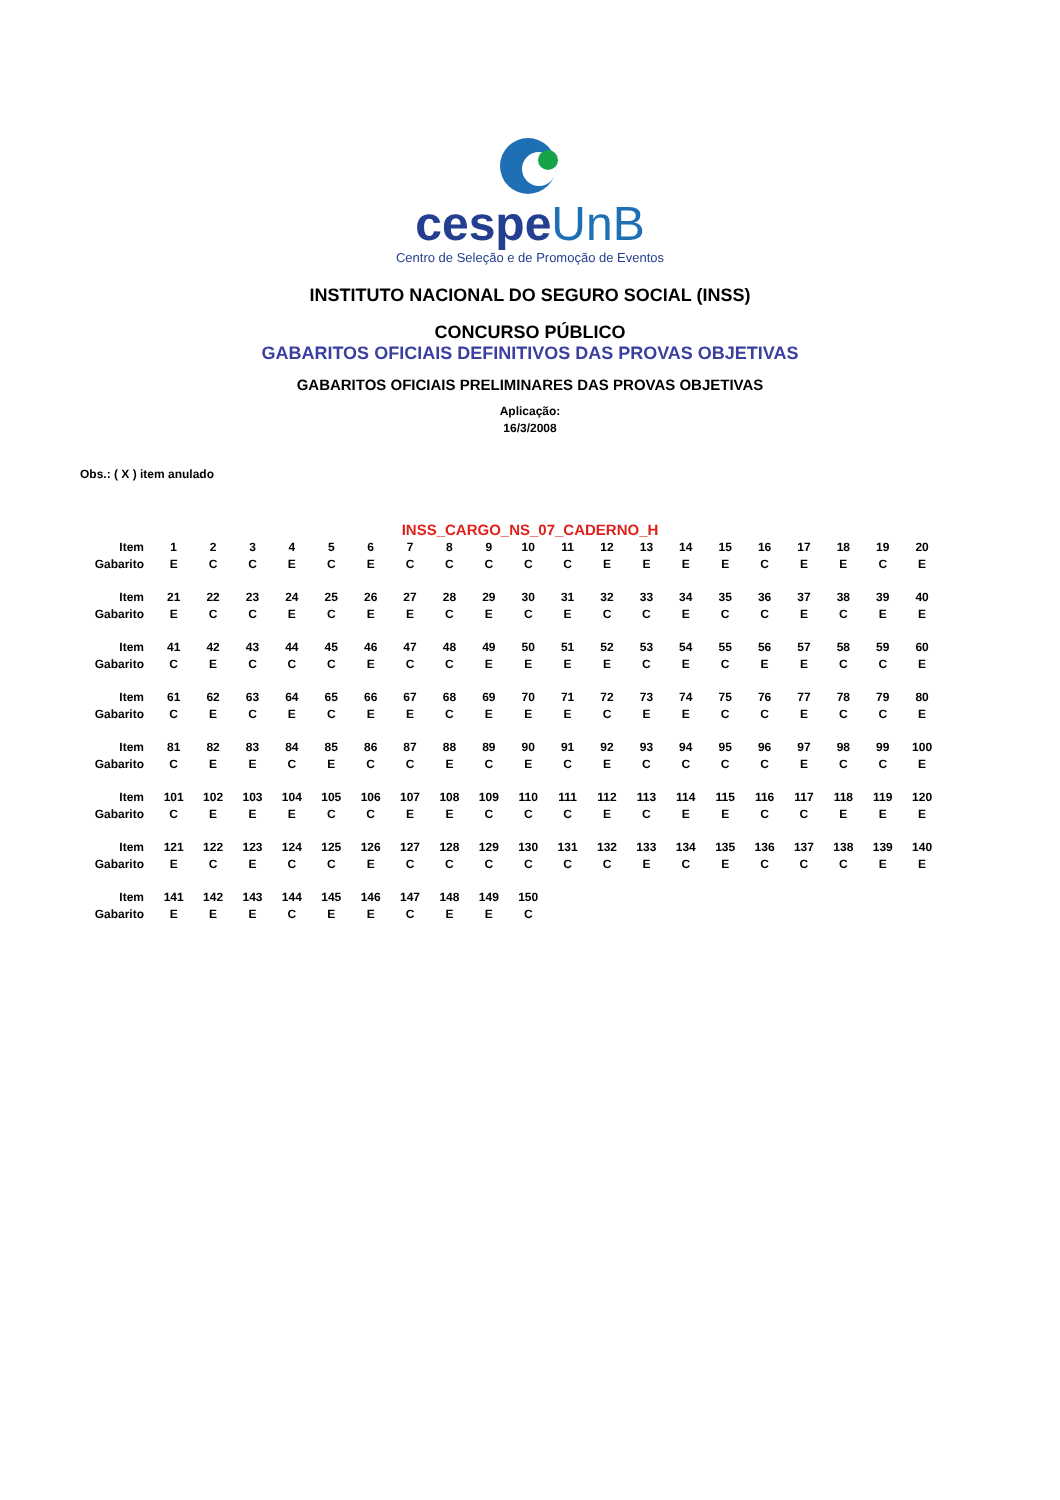cespeUnB
Centro de Seleção e de Promoção de Eventos
INSTITUTO NACIONAL DO SEGURO SOCIAL (INSS)
CONCURSO PÚBLICO
GABARITOS OFICIAIS DEFINITIVOS DAS PROVAS OBJETIVAS
GABARITOS OFICIAIS PRELIMINARES DAS PROVAS OBJETIVAS
Aplicação:
16/3/2008
Obs.: ( X ) item anulado
INSS_CARGO_NS_07_CADERNO_H
| Item | 1 | 2 | 3 | 4 | 5 | 6 | 7 | 8 | 9 | 10 | 11 | 12 | 13 | 14 | 15 | 16 | 17 | 18 | 19 | 20 |
| Gabarito | E | C | C | E | C | E | C | C | C | C | C | E | E | E | E | C | E | E | C | E |
| Item | 21 | 22 | 23 | 24 | 25 | 26 | 27 | 28 | 29 | 30 | 31 | 32 | 33 | 34 | 35 | 36 | 37 | 38 | 39 | 40 |
| Gabarito | E | C | C | E | C | E | E | C | E | C | E | C | C | E | C | C | E | C | E | E |
| Item | 41 | 42 | 43 | 44 | 45 | 46 | 47 | 48 | 49 | 50 | 51 | 52 | 53 | 54 | 55 | 56 | 57 | 58 | 59 | 60 |
| Gabarito | C | E | C | C | C | E | C | C | E | E | E | E | C | E | C | E | E | C | C | E |
| Item | 61 | 62 | 63 | 64 | 65 | 66 | 67 | 68 | 69 | 70 | 71 | 72 | 73 | 74 | 75 | 76 | 77 | 78 | 79 | 80 |
| Gabarito | C | E | C | E | C | E | E | C | E | E | E | C | E | E | C | C | E | C | C | E |
| Item | 81 | 82 | 83 | 84 | 85 | 86 | 87 | 88 | 89 | 90 | 91 | 92 | 93 | 94 | 95 | 96 | 97 | 98 | 99 | 100 |
| Gabarito | C | E | E | C | E | C | C | E | C | E | C | E | C | C | C | C | E | C | C | E |
| Item | 101 | 102 | 103 | 104 | 105 | 106 | 107 | 108 | 109 | 110 | 111 | 112 | 113 | 114 | 115 | 116 | 117 | 118 | 119 | 120 |
| Gabarito | C | E | E | E | C | C | E | E | C | C | C | E | C | E | E | C | C | E | E | E |
| Item | 121 | 122 | 123 | 124 | 125 | 126 | 127 | 128 | 129 | 130 | 131 | 132 | 133 | 134 | 135 | 136 | 137 | 138 | 139 | 140 |
| Gabarito | E | C | E | C | C | E | C | C | C | C | C | C | E | C | E | C | C | C | E | E |
| Item | 141 | 142 | 143 | 144 | 145 | 146 | 147 | 148 | 149 | 150 | | | | | | | | | | |
| Gabarito | E | E | E | C | E | E | C | E | E | C | | | | | | | | | | |